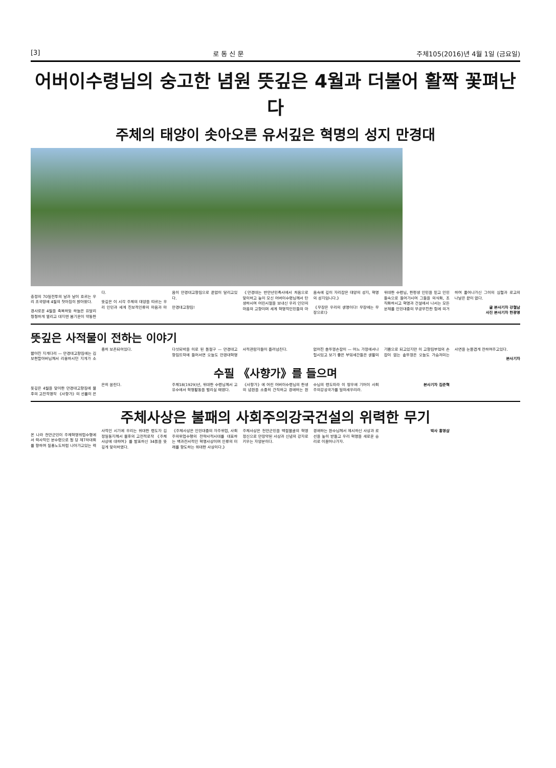[3] 로 동 신 문 주체105(2016)년 4월 1일 (금요일)
어버이수령님의 숭고한 념원 뜻깊은 4월과 더불어 활짝 꽃펴난다
주체의 태양이 솟아오른 유서깊은 혁명의 성지 만경대
충정의 70일전투의 날과 날이 흐르는 우리 조국땅에 4월의 첫아침이 밝아왔다.
경사로운 4월을 축복하듯 하늘은 유달리 청청하게 열리고 대지엔 봄기운이 약동한다.
뜻깊은 이 시각 주체의 태양을 따르는 우리 인민과 세계 진보적인류의 마음과 마음이 만경대고향집으로 끝없이 달리고있다.
만경대고향집!
《만경대는 반만년민족사에서 처음으로 맞이하고 높이 모신 어버이수령님께서 탄생하시여 어린시절을 보내신 우리 인민의 마음의 고향이며 세계 혁명적인민들의 마음속에 깊이 자리잡은 태양의 성지, 혁명의 성지입니다.》
《무장은 우리의 생명이다! 무장에는 무장으로!》
위대한 수령님, 한평생 인민을 믿고 인민들속으로 들어가시여 그들을 의식화, 조직화하시고 혁명과 건설에서 나서는 모든 문제를 인민대중의 무궁무진한 힘에 의거하여 풀어나가신 그이의 심혈과 로고의 나날은 끝이 없다.
글 본사기자 강철남
사진 본사기자 한광명
뜻깊은 사적물이 전하는 이야기
짧아진 지게다리 — 만경대고향집에는 김보현할아버님께서 리용하시던 지게가 소중히 보존되어있다.
다섯되박을 이로 된 돌절구 — 만경대고향집뜨락에 들어서면 오늘도 만경대혁명사적관람자들이 흘러넘친다.
없어진 솔뚜껑손잡이 — 어느 가정에서나 헐시있고 보기 좋은 부엌세간들은 생활의 기쁨으로 되고있지만 이 고향집부엌의 손잡이 없는 솥뚜껑은 오늘도 가슴저미는 사연을 눈물겹게 전하여주고있다.
본사기자
수필 《사향가》를 들으며
뜻깊은 4월을 맞이한 만경대고향집에 불후의 고전적명작 《사향가》의 선률이 은은히 울린다.
주체18(1929)년, 위대한 수령님께서 고유수에서 혁명활동을 벌리실 때였다.
《사향가》에 어린 어버이수령님의 한생의 념원을 소중히 간직하고 경애하는 원수님의 령도따라 이 땅우에 기어이 사회주의강성국가를 일떠세우리라.
본사기자 김준혁
주체사상은 불패의 사회주의강국건설의 위력한 무기
온 나라 천만군민이 주체혁명위업수행에서 력사적인 분수령으로 될 당 제7차대회를 향하여 질풍노도처럼 나아가고있는 력사적인 시기에 우리는 위대한 령도자 김정일동지께서 불후의 고전적로작 《주체사상에 대하여》를 발표하신 34돐을 뜻깊게 맞이하였다.
《주체사상은 인민대중의 자주위업, 사회주의위업수행의 전략사적시대를 대표하는 백과전서적인 혁명사상이며 인류의 미래를 향도하는 위대한 사상이다.》
주체사상은 천만군민을 백절불굴의 혁명정신으로 만장약된 사상과 신념의 강자로 키우는 자양분이다.
경애하는 원수님께서 제시하신 사상과 로선을 높이 받들고 우리 혁명을 새로운 승리로 이끌어나가자.
박사 홍영삼